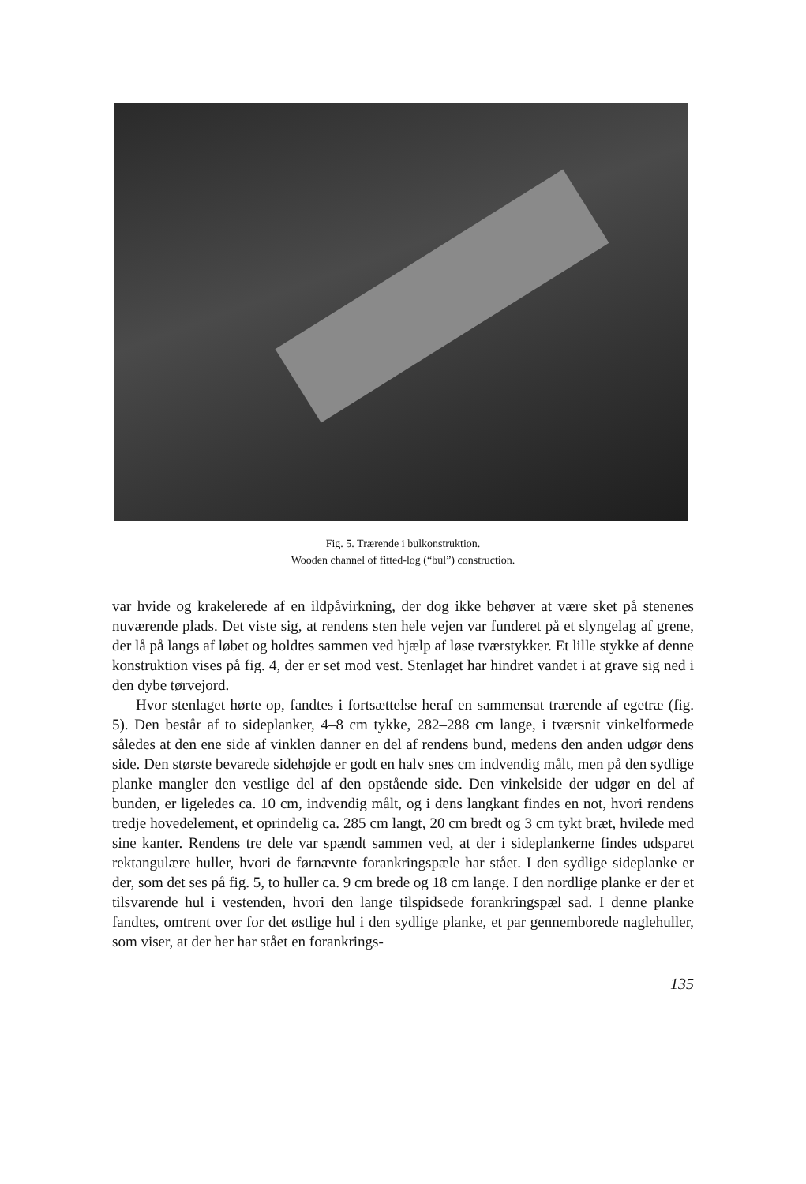Fig. 5. Trærende i bulkonstruktion.
Wooden channel of fitted-log (“bul”) construction.
var hvide og krakelerede af en ildpåvirkning, der dog ikke behøver at være sket på stenenes nuværende plads. Det viste sig, at rendens sten hele vejen var funderet på et slyngelag af grene, der lå på langs af løbet og holdtes sammen ved hjælp af løse tværstykker. Et lille stykke af denne konstruktion vises på fig. 4, der er set mod vest. Stenlaget har hindret vandet i at grave sig ned i den dybe tørvejord.
Hvor stenlaget hørte op, fandtes i fortsættelse heraf en sammensat trærende af egetræ (fig. 5). Den består af to sideplanker, 4–8 cm tykke, 282–288 cm lange, i tværsnit vinkelformede således at den ene side af vinklen danner en del af rendens bund, medens den anden udgør dens side. Den største bevarede sidehøjde er godt en halv snes cm indvendig målt, men på den sydlige planke mangler den vestlige del af den opstående side. Den vinkelside der udgør en del af bunden, er ligeledes ca. 10 cm, indvendig målt, og i dens langkant findes en not, hvori rendens tredje hovedelement, et oprindelig ca. 285 cm langt, 20 cm bredt og 3 cm tykt bræt, hvilede med sine kanter. Rendens tre dele var spændt sammen ved, at der i sideplankerne findes udsparet rektangulære huller, hvori de førnævnte forankringspæle har stået. I den sydlige sideplanke er der, som det ses på fig. 5, to huller ca. 9 cm brede og 18 cm lange. I den nordlige planke er der et tilsvarende hul i vestenden, hvori den lange tilspidsede forankringspæl sad. I denne planke fandtes, omtrent over for det østlige hul i den sydlige planke, et par gennemborede naglehuller, som viser, at der her har stået en forankrings-
135